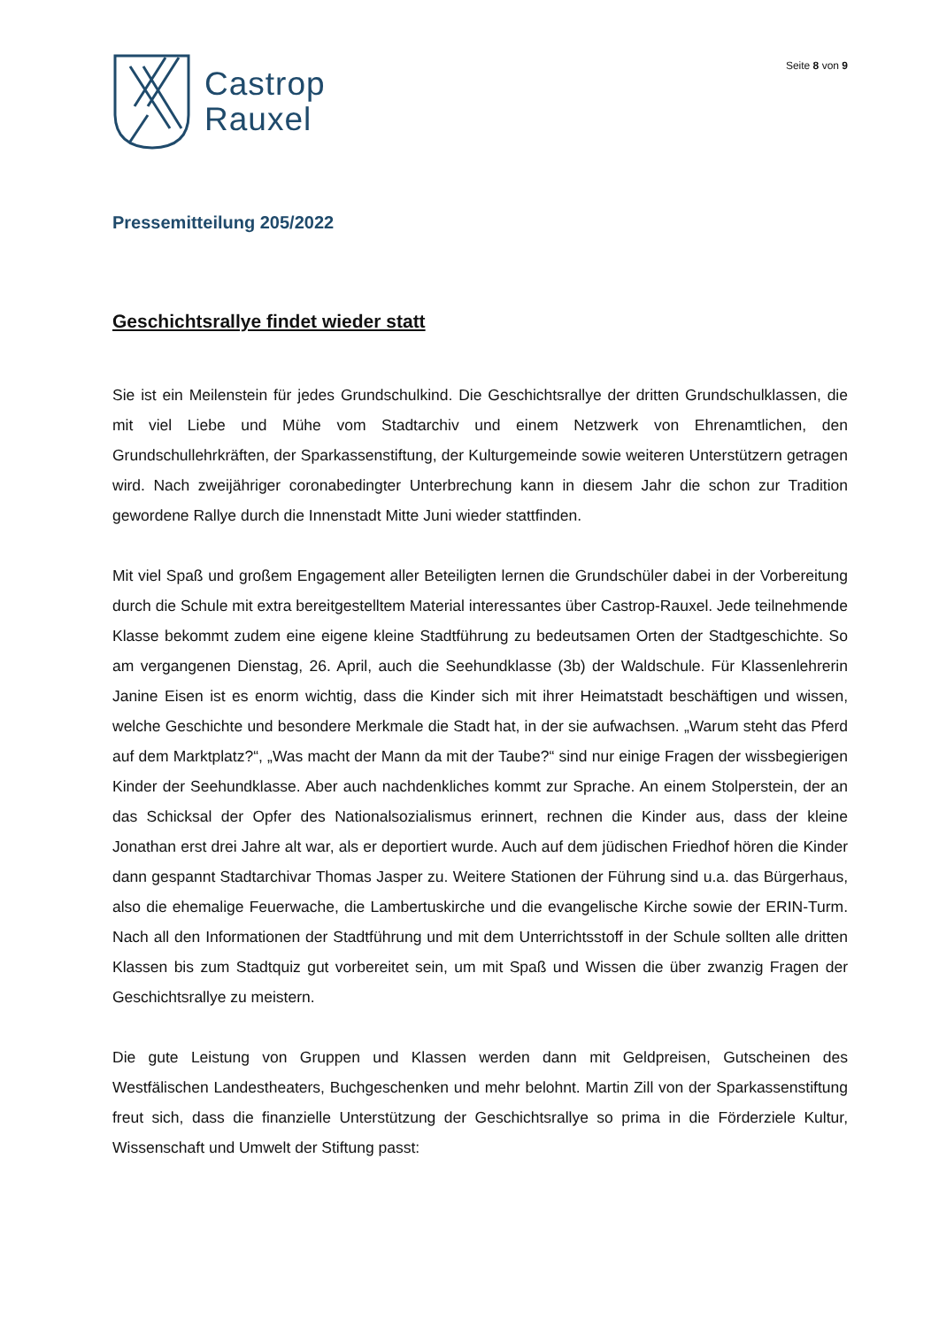Castrop
Rauxel
Seite 8 von 9
Pressemitteilung 205/2022
Geschichtsrallye findet wieder statt
Sie ist ein Meilenstein für jedes Grundschulkind. Die Geschichtsrallye der dritten Grundschulklassen, die mit viel Liebe und Mühe vom Stadtarchiv und einem Netzwerk von Ehrenamtlichen, den Grundschullehrkräften, der Sparkassenstiftung, der Kulturgemeinde sowie weiteren Unterstützern getragen wird. Nach zweijähriger coronabedingter Unterbrechung kann in diesem Jahr die schon zur Tradition gewordene Rallye durch die Innenstadt Mitte Juni wieder stattfinden.
Mit viel Spaß und großem Engagement aller Beteiligten lernen die Grundschüler dabei in der Vorbereitung durch die Schule mit extra bereitgestelltem Material interessantes über Castrop-Rauxel. Jede teilnehmende Klasse bekommt zudem eine eigene kleine Stadtführung zu bedeutsamen Orten der Stadtgeschichte. So am vergangenen Dienstag, 26. April, auch die Seehundklasse (3b) der Waldschule. Für Klassenlehrerin Janine Eisen ist es enorm wichtig, dass die Kinder sich mit ihrer Heimatstadt beschäftigen und wissen, welche Geschichte und besondere Merkmale die Stadt hat, in der sie aufwachsen. „Warum steht das Pferd auf dem Marktplatz?“, „Was macht der Mann da mit der Taube?“ sind nur einige Fragen der wissbegierigen Kinder der Seehundklasse. Aber auch nachdenkliches kommt zur Sprache. An einem Stolperstein, der an das Schicksal der Opfer des Nationalsozialismus erinnert, rechnen die Kinder aus, dass der kleine Jonathan erst drei Jahre alt war, als er deportiert wurde. Auch auf dem jüdischen Friedhof hören die Kinder dann gespannt Stadtarchivar Thomas Jasper zu. Weitere Stationen der Führung sind u.a. das Bürgerhaus, also die ehemalige Feuerwache, die Lambertuskirche und die evangelische Kirche sowie der ERIN-Turm. Nach all den Informationen der Stadtführung und mit dem Unterrichtsstoff in der Schule sollten alle dritten Klassen bis zum Stadtquiz gut vorbereitet sein, um mit Spaß und Wissen die über zwanzig Fragen der Geschichtsrallye zu meistern.
Die gute Leistung von Gruppen und Klassen werden dann mit Geldpreisen, Gutscheinen des Westfälischen Landestheaters, Buchgeschenken und mehr belohnt. Martin Zill von der Sparkassenstiftung freut sich, dass die finanzielle Unterstützung der Geschichtsrallye so prima in die Förderziele Kultur, Wissenschaft und Umwelt der Stiftung passt: